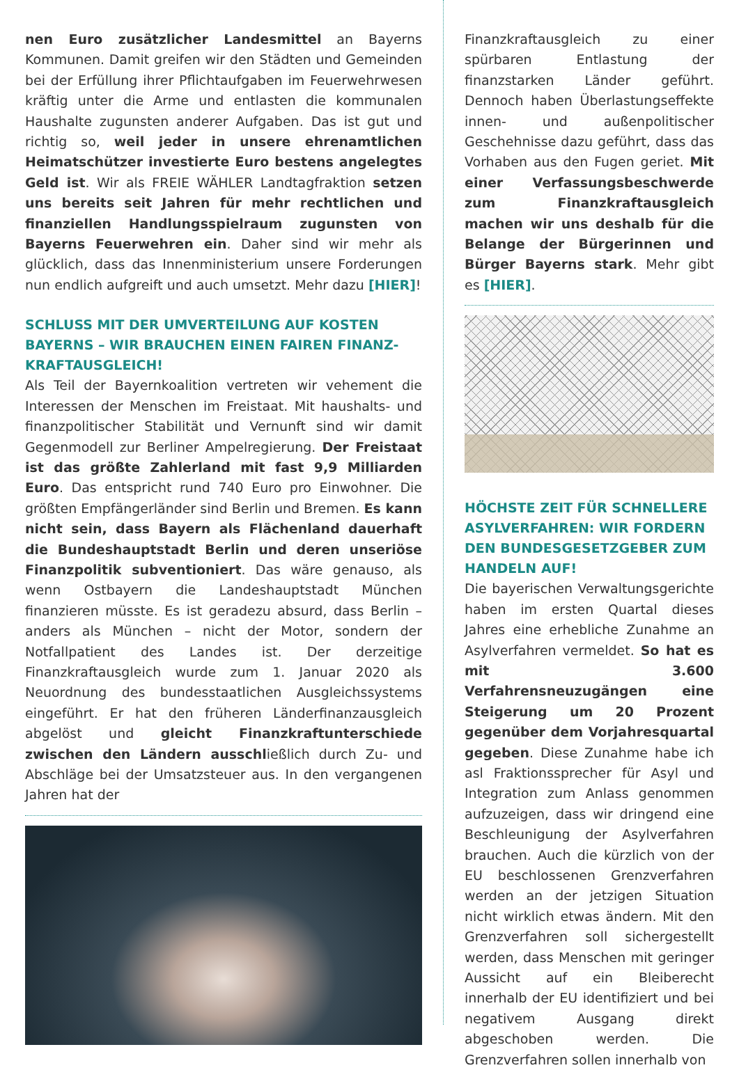nen Euro zusätzlicher Landesmittel an Bayerns Kommunen. Damit greifen wir den Städten und Gemeinden bei der Erfüllung ihrer Pflichtaufgaben im Feuerwehrwesen kräftig unter die Arme und entlasten die kommunalen Haushalte zugunsten anderer Aufgaben. Das ist gut und richtig so, weil jeder in unsere ehrenamtlichen Heimatschützer investierte Euro bestens angelegtes Geld ist. Wir als FREIE WÄHLER Landtagfraktion setzen uns bereits seit Jahren für mehr rechtlichen und finanziellen Handlungsspielraum zugunsten von Bayerns Feuerwehren ein. Daher sind wir mehr als glücklich, dass das Innenministerium unsere Forderungen nun endlich aufgreift und auch umsetzt. Mehr dazu [HIER]!
SCHLUSS MIT DER UMVERTEILUNG AUF KOSTEN BAYERNS – WIR BRAUCHEN EINEN FAIREN FINANZ-KRAFTAUSGLEICH!
Als Teil der Bayernkoalition vertreten wir vehement die Interessen der Menschen im Freistaat. Mit haushalts- und finanzpolitischer Stabilität und Vernunft sind wir damit Gegenmodell zur Berliner Ampelregierung. Der Freistaat ist das größte Zahlerland mit fast 9,9 Milliarden Euro. Das entspricht rund 740 Euro pro Einwohner. Die größten Empfängerländer sind Berlin und Bremen. Es kann nicht sein, dass Bayern als Flächenland dauerhaft die Bundeshauptstadt Berlin und deren unseriöse Finanzpolitik subventioniert. Das wäre genauso, als wenn Ostbayern die Landeshauptstadt München finanzieren müsste. Es ist geradezu absurd, dass Berlin – anders als München – nicht der Motor, sondern der Notfallpatient des Landes ist. Der derzeitige Finanzkraftausgleich wurde zum 1. Januar 2020 als Neuordnung des bundesstaatlichen Ausgleichssystems eingeführt. Er hat den früheren Länderfinanzausgleich abgelöst und gleicht Finanzkraftunterschiede zwischen den Ländern ausschließlich durch Zu- und Abschläge bei der Umsatzsteuer aus. In den vergangenen Jahren hat der
Finanzkraftausgleich zu einer spürbaren Entlastung der finanzstarken Länder geführt. Dennoch haben Überlastungseffekte innen- und außenpolitischer Geschehnisse dazu geführt, dass das Vorhaben aus den Fugen geriet. Mit einer Verfassungsbeschwerde zum Finanzkraftausgleich machen wir uns deshalb für die Belange der Bürgerinnen und Bürger Bayerns stark. Mehr gibt es [HIER].
HÖCHSTE ZEIT FÜR SCHNELLERE ASYLVERFAHREN: WIR FORDERN DEN BUNDESGESETZGEBER ZUM HANDELN AUF!
Die bayerischen Verwaltungsgerichte haben im ersten Quartal dieses Jahres eine erhebliche Zunahme an Asylverfahren vermeldet. So hat es mit 3.600 Verfahrensneuzugängen eine Steigerung um 20 Prozent gegenüber dem Vorjahresquartal gegeben. Diese Zunahme habe ich asl Fraktionssprecher für Asyl und Integration zum Anlass genommen aufzuzeigen, dass wir dringend eine Beschleunigung der Asylverfahren brauchen. Auch die kürzlich von der EU beschlossenen Grenzverfahren werden an der jetzigen Situation nicht wirklich etwas ändern. Mit den Grenzverfahren soll sichergestellt werden, dass Menschen mit geringer Aussicht auf ein Bleiberecht innerhalb der EU identifiziert und bei negativem Ausgang direkt abgeschoben werden. Die Grenzverfahren sollen innerhalb von